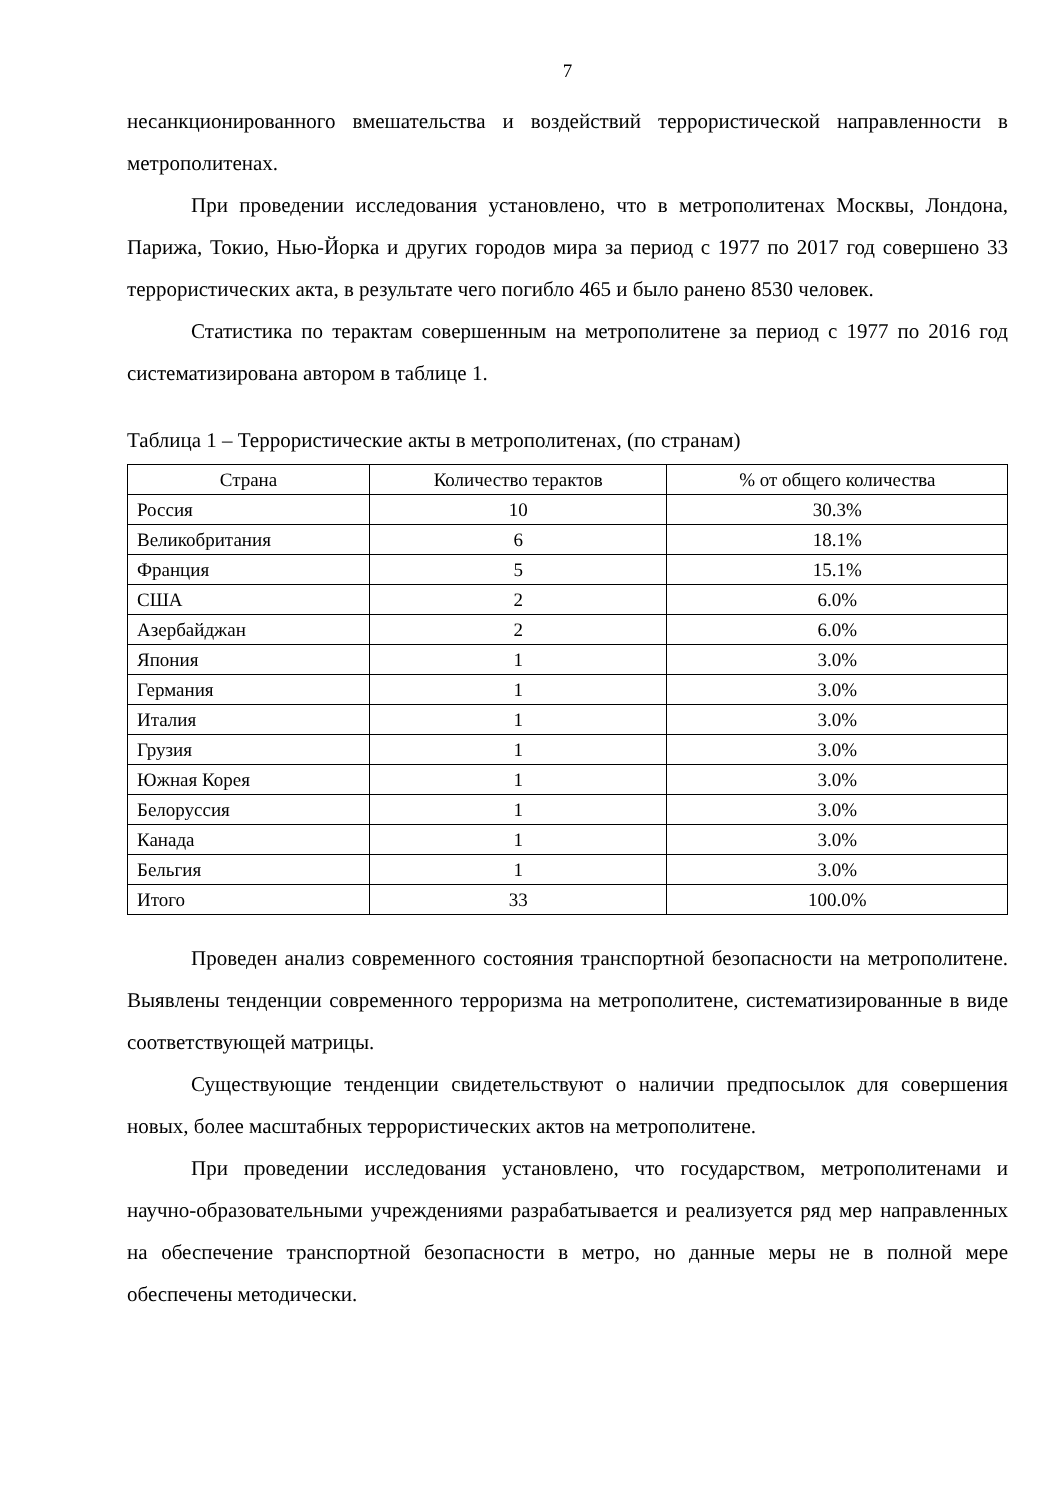7
несанкционированного вмешательства и воздействий террористической направленности в метрополитенах.
При проведении исследования установлено, что в метрополитенах Москвы, Лондона, Парижа, Токио, Нью-Йорка и других городов мира за период с 1977 по 2017 год совершено 33 террористических акта, в результате чего погибло 465 и было ранено 8530 человек.
Статистика по терактам совершенным на метрополитене за период с 1977 по 2016 год систематизирована автором в таблице 1.
Таблица 1 – Террористические акты в метрополитенах, (по странам)
| Страна | Количество терактов | % от общего количества |
| --- | --- | --- |
| Россия | 10 | 30.3% |
| Великобритания | 6 | 18.1% |
| Франция | 5 | 15.1% |
| США | 2 | 6.0% |
| Азербайджан | 2 | 6.0% |
| Япония | 1 | 3.0% |
| Германия | 1 | 3.0% |
| Италия | 1 | 3.0% |
| Грузия | 1 | 3.0% |
| Южная Корея | 1 | 3.0% |
| Белоруссия | 1 | 3.0% |
| Канада | 1 | 3.0% |
| Бельгия | 1 | 3.0% |
| Итого | 33 | 100.0% |
Проведен анализ современного состояния транспортной безопасности на метрополитене. Выявлены тенденции современного терроризма на метрополитене, систематизированные в виде соответствующей матрицы.
Существующие тенденции свидетельствуют о наличии предпосылок для совершения новых, более масштабных террористических актов на метрополитене.
При проведении исследования установлено, что государством, метрополитенами и научно-образовательными учреждениями разрабатывается и реализуется ряд мер направленных на обеспечение транспортной безопасности в метро, но данные меры не в полной мере обеспечены методически.